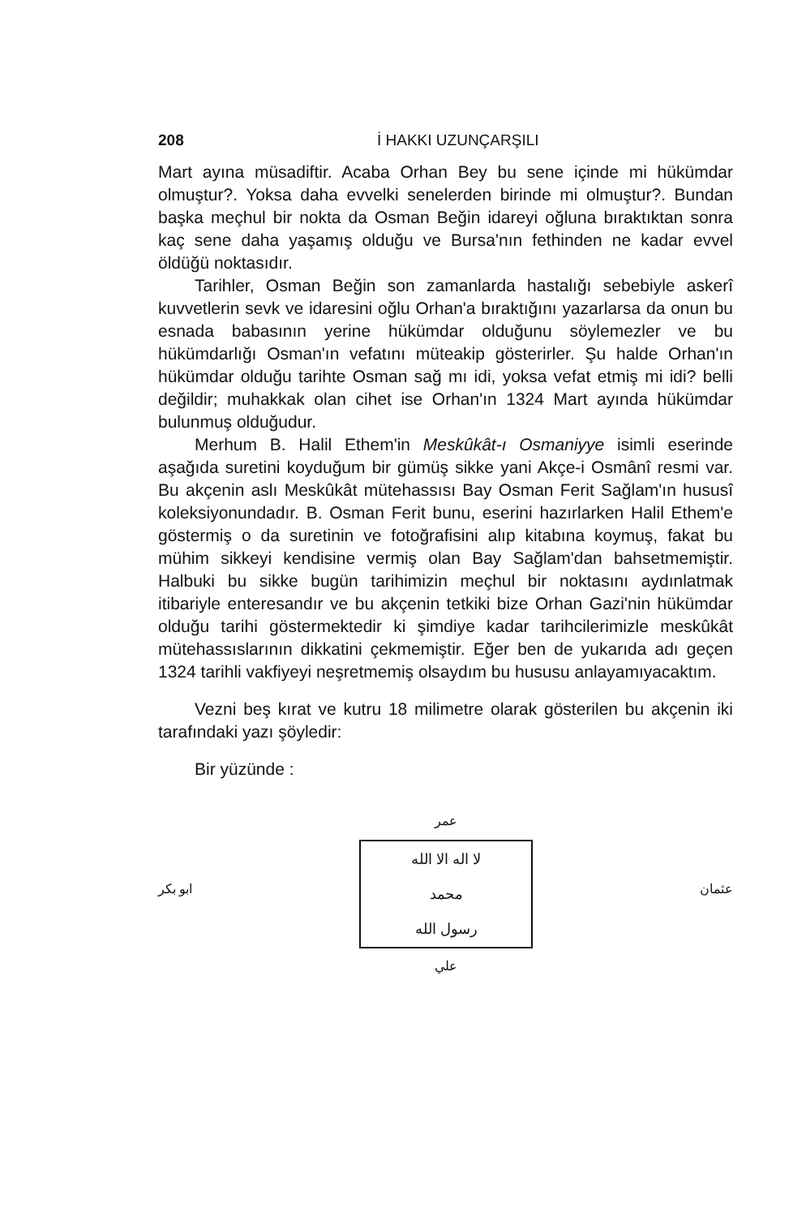208 İ HAKKI UZUNÇARŞILI
Mart ayına müsadiftir. Acaba Orhan Bey bu sene içinde mi hükümdar olmuştur?. Yoksa daha evvelki senelerden birinde mi olmuştur?. Bundan başka meçhul bir nokta da Osman Beğin idareyi oğluna bıraktıktan sonra kaç sene daha yaşamış olduğu ve Bursa'nın fethinden ne kadar evvel öldüğü noktasıdır.
Tarihler, Osman Beğin son zamanlarda hastalığı sebebiyle askerî kuvvetlerin sevk ve idaresini oğlu Orhan'a bıraktığını yazarlarsa da onun bu esnada babasının yerine hükümdar olduğunu söylemezler ve bu hükümdarlığı Osman'ın vefatını müteakip gösterirler. Şu halde Orhan'ın hükümdar olduğu tarihte Osman sağ mı idi, yoksa vefat etmiş mi idi? belli değildir; muhakkak olan cihet ise Orhan'ın 1324 Mart ayında hükümdar bulunmuş olduğudur.
Merhum B. Halil Ethem'in Meskûkât-ı Osmaniyye isimli eserinde aşağıda suretini koyduğum bir gümüş sikke yani Akçe-i Osmânî resmi var. Bu akçenin aslı Meskûkât mütehassısı Bay Osman Ferit Sağlam'ın hususî koleksiyonundadır. B. Osman Ferit bunu, eserini hazırlarken Halil Ethem'e göstermiş o da suretinin ve fotoğrafisini alıp kitabına koymuş, fakat bu mühim sikkeyi kendisine vermiş olan Bay Sağlam'dan bahsetmemiştir. Halbuki bu sikke bugün tarihimizin meçhul bir noktasını aydınlatmak itibariyle enteresandır ve bu akçenin tetkiki bize Orhan Gazi'nin hükümdar olduğu tarihi göstermektedir ki şimdiye kadar tarihcilerimizle meskûkât mütehassıslarının dikkatini çekmemiştir. Eğer ben de yukarıda adı geçen 1324 tarihli vakfiyeyi neşretmemiş olsaydım bu hususu anlayamıyacaktım.
Vezni beş kırat ve kutru 18 milimetre olarak gösterilen bu akçenin iki tarafındaki yazı şöyledir:
Bir yüzünde :
عمر
ابو بكر
لا اله الا الله
محمد
رسول الله
عثمان
علي